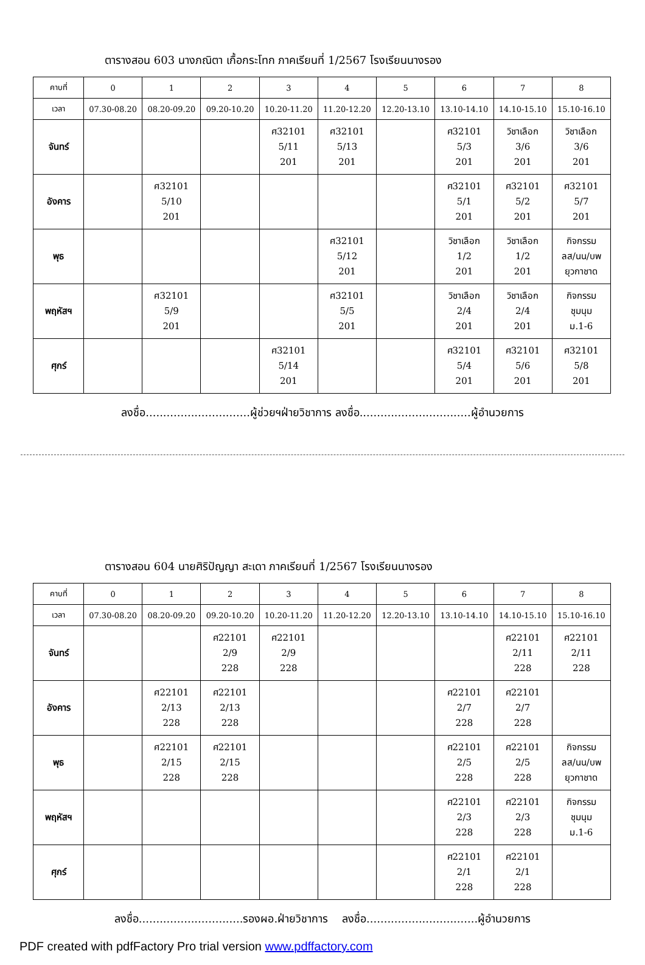ตารางสอน 603 นางภณิตา เกื้อกระโทก ภาคเรียนที่ 1/2567 โรงเรียนนางรอง
| คาบที่ | 0 | 1 | 2 | 3 | 4 | 5 | 6 | 7 | 8 |
| --- | --- | --- | --- | --- | --- | --- | --- | --- | --- |
| เวลา | 07.30-08.20 | 08.20-09.20 | 09.20-10.20 | 10.20-11.20 | 11.20-12.20 | 12.20-13.10 | 13.10-14.10 | 14.10-15.10 | 15.10-16.10 |
| จันทร์ | | | | ศ32101 5/11 201 | ศ32101 5/13 201 | | ศ32101 5/3 201 | วิชาเลือก 3/6 201 | วิชาเลือก 3/6 201 |
| อังคาร | | ศ32101 5/10 201 | | | | | ศ32101 5/1 201 | ศ32101 5/2 201 | ศ32101 5/7 201 |
| พุธ | | | | | ศ32101 5/12 201 | | วิชาเลือก 1/2 201 | วิชาเลือก 1/2 201 | กิจกรรม ลส/นน/บพ ยุวกาชาด |
| พฤหัสฯ | | ศ32101 5/9 201 | | | ศ32101 5/5 201 | | วิชาเลือก 2/4 201 | วิชาเลือก 2/4 201 | กิจกรรม ชุมนุม ม.1-6 |
| ศุกร์ | | | | ศ32101 5/14 201 | | | ศ32101 5/4 201 | ศ32101 5/6 201 | ศ32101 5/8 201 |
ลงชื่อ..............................ผู้ช่วยฯฝ่ายวิชาการ ลงชื่อ................................ผู้อำนวยการ
ตารางสอน 604 นายศิริปัญญา สะเดา ภาคเรียนที่ 1/2567 โรงเรียนนางรอง
| คาบที่ | 0 | 1 | 2 | 3 | 4 | 5 | 6 | 7 | 8 |
| --- | --- | --- | --- | --- | --- | --- | --- | --- | --- |
| เวลา | 07.30-08.20 | 08.20-09.20 | 09.20-10.20 | 10.20-11.20 | 11.20-12.20 | 12.20-13.10 | 13.10-14.10 | 14.10-15.10 | 15.10-16.10 |
| จันทร์ | | | ศ22101 2/9 228 | ศ22101 2/9 228 | | | | ศ22101 2/11 228 | ศ22101 2/11 228 |
| อังคาร | | ศ22101 2/13 228 | ศ22101 2/13 228 | | | | ศ22101 2/7 228 | ศ22101 2/7 228 | |
| พุธ | | ศ22101 2/15 228 | ศ22101 2/15 228 | | | | ศ22101 2/5 228 | ศ22101 2/5 228 | กิจกรรม ลส/นน/บพ ยุวกาชาด |
| พฤหัสฯ | | | | | | | ศ22101 2/3 228 | ศ22101 2/3 228 | กิจกรรม ชุมนุม ม.1-6 |
| ศุกร์ | | | | | | | ศ22101 2/1 228 | ศ22101 2/1 228 | |
ลงชื่อ..............................รองผอ.ฝ่ายวิชาการ ลงชื่อ................................ผู้อำนวยการ
PDF created with pdfFactory Pro trial version www.pdffactory.com